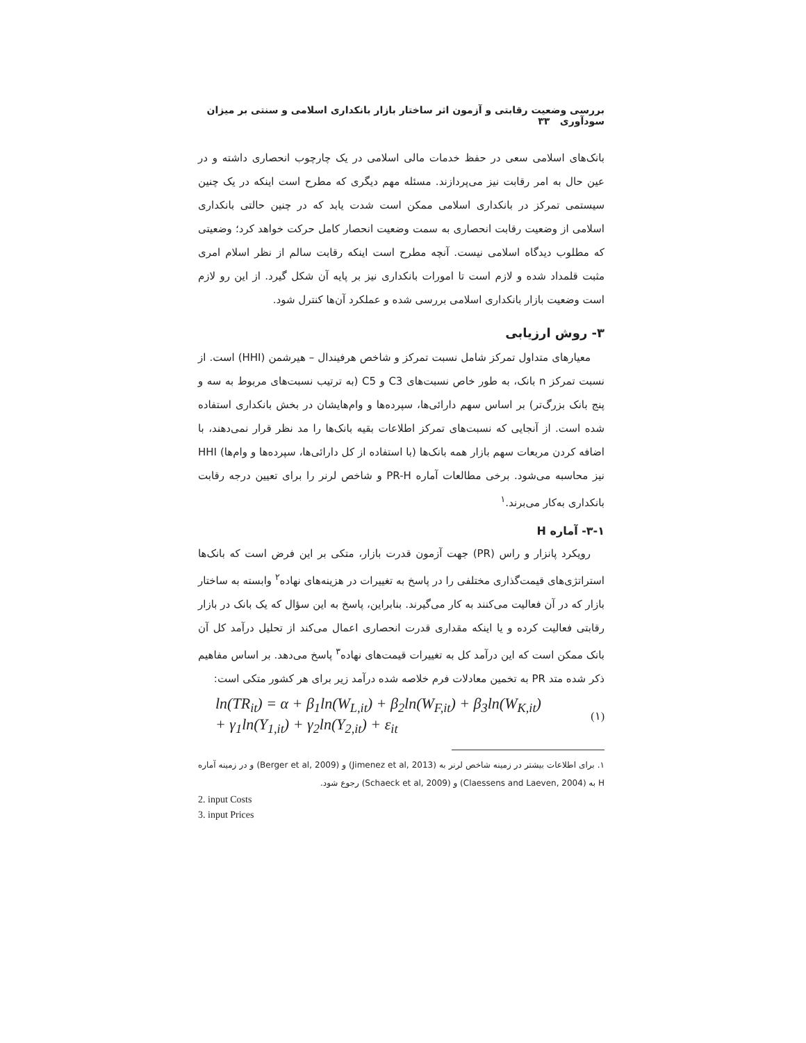بررسی وضعیت رقابتی و آزمون اثر ساختار بازار بانکداری اسلامی و سنتی بر میزان سودآوری ۳۳
بانک‌های اسلامی سعی در حفظ خدمات مالی اسلامی در یک چارچوب انحصاری داشته و در عین حال به امر رقابت نیز می‌پردازند. مسئله مهم دیگری که مطرح است اینکه در یک چنین سیستمی تمرکز در بانکداری اسلامی ممکن است شدت یابد که در چنین حالتی بانکداری اسلامی از وضعیت رقابت انحصاری به سمت وضعیت انحصار کامل حرکت خواهد کرد؛ وضعیتی که مطلوب دیدگاه اسلامی نیست. آنچه مطرح است اینکه رقابت سالم از نظر اسلام امری مثبت قلمداد شده و لازم است تا امورات بانکداری نیز بر پایه آن شکل گیرد. از این رو لازم است وضعیت بازار بانکداری اسلامی بررسی شده و عملکرد آن‌ها کنترل شود.
۳- روش ارزیابی
معیارهای متداول تمرکز شامل نسبت تمرکز و شاخص هرفیندال – هیرشمن (HHI) است. از نسبت تمرکز n بانک، به طور خاص نسبت‌های C3 و C5 (به ترتیب نسبت‌های مربوط به سه و پنج بانک بزرگ‌تر) بر اساس سهم دارائی‌ها، سپرده‌ها و وام‌هایشان در بخش بانکداری استفاده شده است. از آنجایی که نسبت‌های تمرکز اطلاعات بقیه بانک‌ها را مد نظر قرار نمی‌دهند، با اضافه کردن مربعات سهم بازار همه بانک‌ها (با استفاده از کل دارائی‌ها، سپرده‌ها و وام‌ها) HHI نیز محاسبه می‌شود. برخی مطالعات آماره PR-H و شاخص لرنر را برای تعیین درجه رقابت بانکداری به‌کار می‌برند.<sup>۱</sup>
۳-۱- آماره H
رویکرد پانزار و راس (PR) جهت آزمون قدرت بازار، متکی بر این فرض است که بانک‌ها استراتژی‌های قیمت‌گذاری مختلفی را در پاسخ به تغییرات در هزینه‌های نهاده<sup>۲</sup> وابسته به ساختار بازار که در آن فعالیت می‌کنند به کار می‌گیرند. بنابراین، پاسخ به این سؤال که یک بانک در بازار رقابتی فعالیت کرده و یا اینکه مقداری قدرت انحصاری اعمال می‌کند از تحلیل درآمد کل آن بانک ممکن است که این درآمد کل به تغییرات قیمت‌های نهاده<sup>۳</sup> پاسخ می‌دهد. بر اساس مفاهیم ذکر شده متد PR به تخمین معادلات فرم خلاصه شده درآمد زیر برای هر کشور متکی است:
ln(TR<sub>it</sub>) = α + β<sub>1</sub>ln(W<sub>L,it</sub>) + β<sub>2</sub>ln(W<sub>F,it</sub>) + β<sub>3</sub>ln(W<sub>K,it</sub>)
+ γ<sub>1</sub>ln(Y<sub>1,it</sub>) + γ<sub>2</sub>ln(Y<sub>2,it</sub>) + ε<sub>it</sub>
(۱)
۱. برای اطلاعات بیشتر در زمینه شاخص لرنر به (Jimenez et al, 2013) و (Berger et al, 2009) و در زمینه آماره H به (Claessens and Laeven, 2004) و (Schaeck et al, 2009) رجوع شود.
2. input Costs
3. input Prices